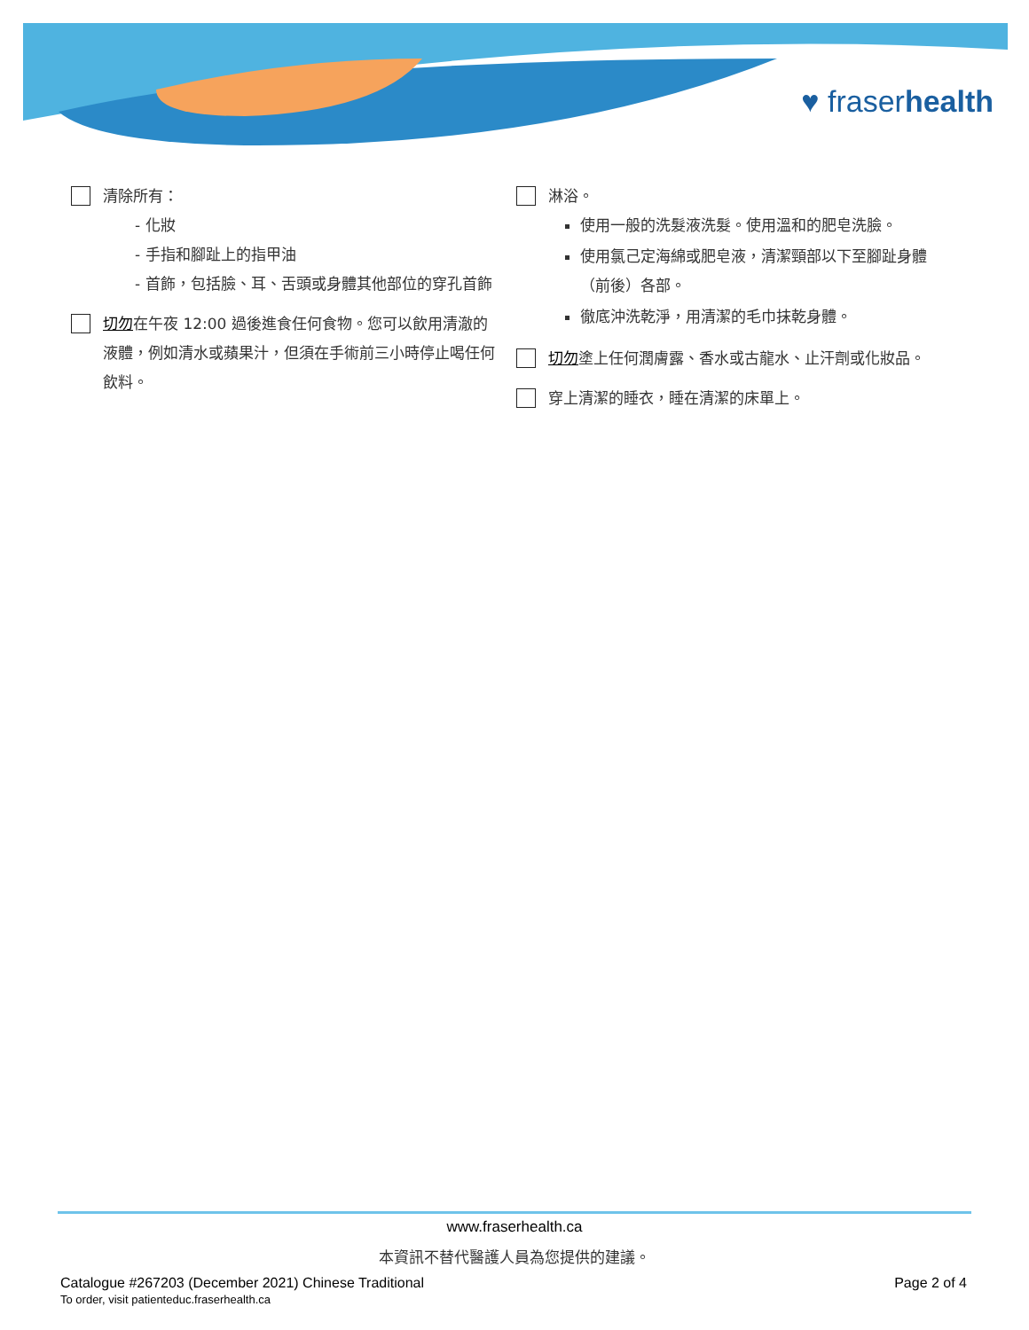♥ fraserhealth
清除所有：
- 化妝
- 手指和腳趾上的指甲油
- 首飾，包括臉、耳、舌頭或身體其他部位的穿孔首飾
切勿在午夜 12:00 過後進食任何食物。您可以飲用清澈的液體，例如清水或蘋果汁，但須在手術前三小時停止喝任何飲料。
淋浴。
使用一般的洗髮液洗髮。使用溫和的肥皂洗臉。
使用氯己定海綿或肥皂液，清潔頸部以下至腳趾身體（前後）各部。
徹底沖洗乾淨，用清潔的毛巾抹乾身體。
切勿塗上任何潤膚露、香水或古龍水、止汗劑或化妝品。
穿上清潔的睡衣，睡在清潔的床單上。
www.fraserhealth.ca
本資訊不替代醫護人員為您提供的建議。
Catalogue #267203 (December 2021) Chinese Traditional
To order, visit patienteduc.fraserhealth.ca
Page 2 of 4